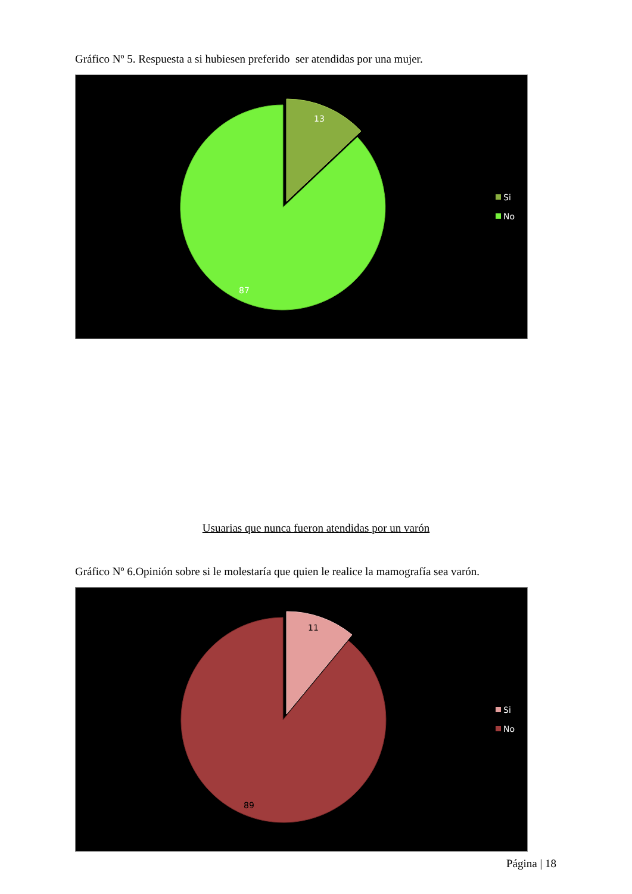Gráfico Nº 5. Respuesta a si hubiesen preferido ser atendidas por una mujer.
13
87
Si
No
Usuarias que nunca fueron atendidas por un varón
Gráfico Nº 6.Opinión sobre si le molestaría que quien le realice la mamografía sea varón.
11
89
Si
No
Página | 18